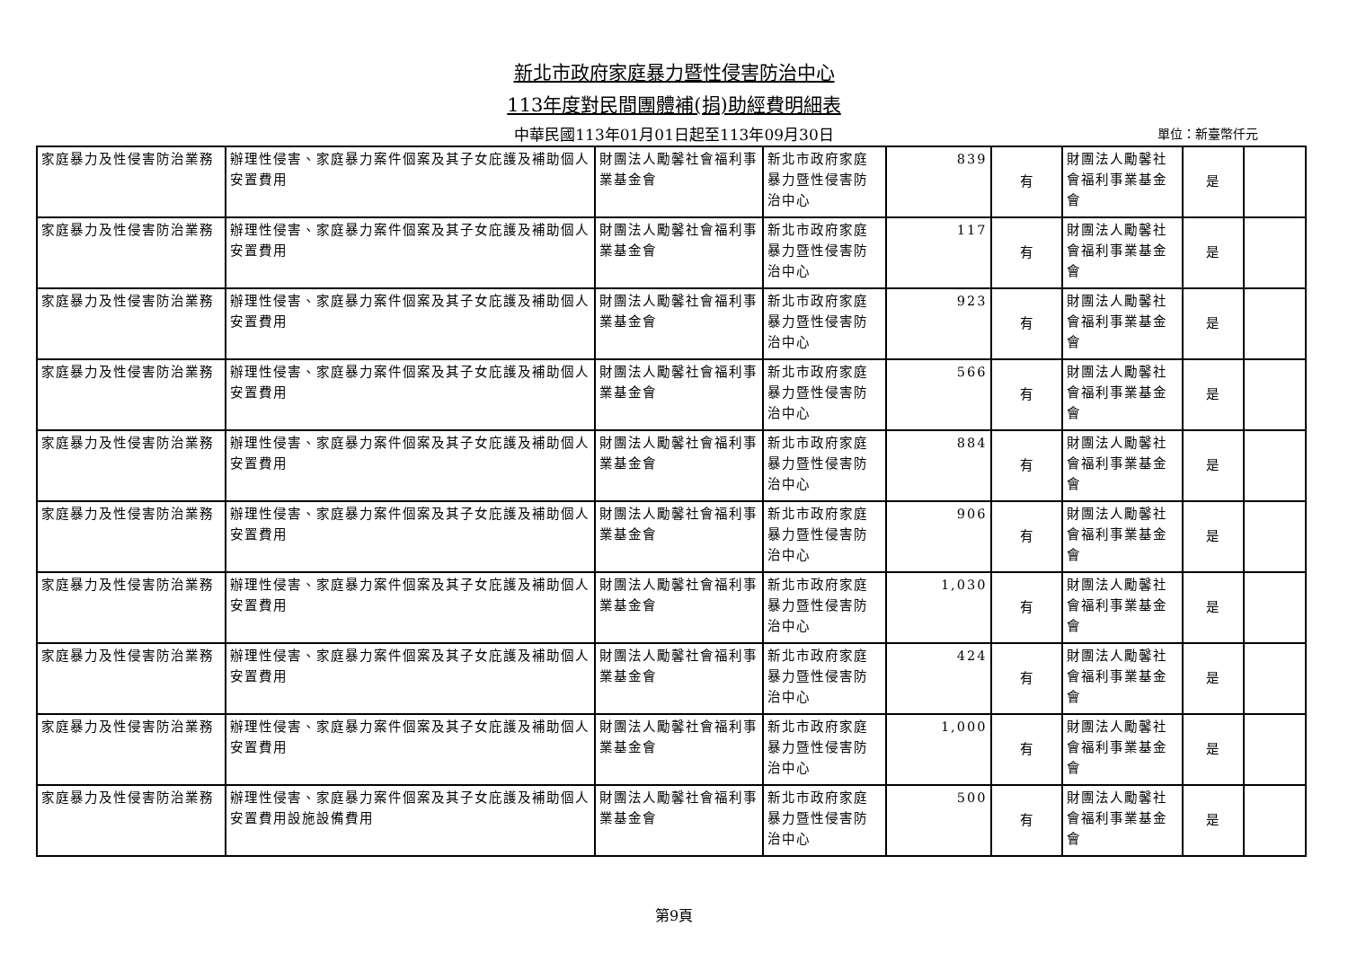新北市政府家庭暴力暨性侵害防治中心
113年度對民間團體補(捐)助經費明細表
中華民國113年01月01日起至113年09月30日 單位：新臺幣仟元
| 家庭暴力及性侵害防治業務 | 辦理性侵害、家庭暴力案件個案及其子女庇護及補助個人安置費用 | 財團法人勵馨社會福利事業基金會 | 新北市政府家庭暴力暨性侵害防治中心 | 839 | 有 | 財團法人勵馨社會福利事業基金會 | 是 | |
| 家庭暴力及性侵害防治業務 | 辦理性侵害、家庭暴力案件個案及其子女庇護及補助個人安置費用 | 財團法人勵馨社會福利事業基金會 | 新北市政府家庭暴力暨性侵害防治中心 | 117 | 有 | 財團法人勵馨社會福利事業基金會 | 是 | |
| 家庭暴力及性侵害防治業務 | 辦理性侵害、家庭暴力案件個案及其子女庇護及補助個人安置費用 | 財團法人勵馨社會福利事業基金會 | 新北市政府家庭暴力暨性侵害防治中心 | 923 | 有 | 財團法人勵馨社會福利事業基金會 | 是 | |
| 家庭暴力及性侵害防治業務 | 辦理性侵害、家庭暴力案件個案及其子女庇護及補助個人安置費用 | 財團法人勵馨社會福利事業基金會 | 新北市政府家庭暴力暨性侵害防治中心 | 566 | 有 | 財團法人勵馨社會福利事業基金會 | 是 | |
| 家庭暴力及性侵害防治業務 | 辦理性侵害、家庭暴力案件個案及其子女庇護及補助個人安置費用 | 財團法人勵馨社會福利事業基金會 | 新北市政府家庭暴力暨性侵害防治中心 | 884 | 有 | 財團法人勵馨社會福利事業基金會 | 是 | |
| 家庭暴力及性侵害防治業務 | 辦理性侵害、家庭暴力案件個案及其子女庇護及補助個人安置費用 | 財團法人勵馨社會福利事業基金會 | 新北市政府家庭暴力暨性侵害防治中心 | 906 | 有 | 財團法人勵馨社會福利事業基金會 | 是 | |
| 家庭暴力及性侵害防治業務 | 辦理性侵害、家庭暴力案件個案及其子女庇護及補助個人安置費用 | 財團法人勵馨社會福利事業基金會 | 新北市政府家庭暴力暨性侵害防治中心 | 1,030 | 有 | 財團法人勵馨社會福利事業基金會 | 是 | |
| 家庭暴力及性侵害防治業務 | 辦理性侵害、家庭暴力案件個案及其子女庇護及補助個人安置費用 | 財團法人勵馨社會福利事業基金會 | 新北市政府家庭暴力暨性侵害防治中心 | 424 | 有 | 財團法人勵馨社會福利事業基金會 | 是 | |
| 家庭暴力及性侵害防治業務 | 辦理性侵害、家庭暴力案件個案及其子女庇護及補助個人安置費用 | 財團法人勵馨社會福利事業基金會 | 新北市政府家庭暴力暨性侵害防治中心 | 1,000 | 有 | 財團法人勵馨社會福利事業基金會 | 是 | |
| 家庭暴力及性侵害防治業務 | 辦理性侵害、家庭暴力案件個案及其子女庇護及補助個人安置費用設施設備費用 | 財團法人勵馨社會福利事業基金會 | 新北市政府家庭暴力暨性侵害防治中心 | 500 | 有 | 財團法人勵馨社會福利事業基金會 | 是 | |
第9頁